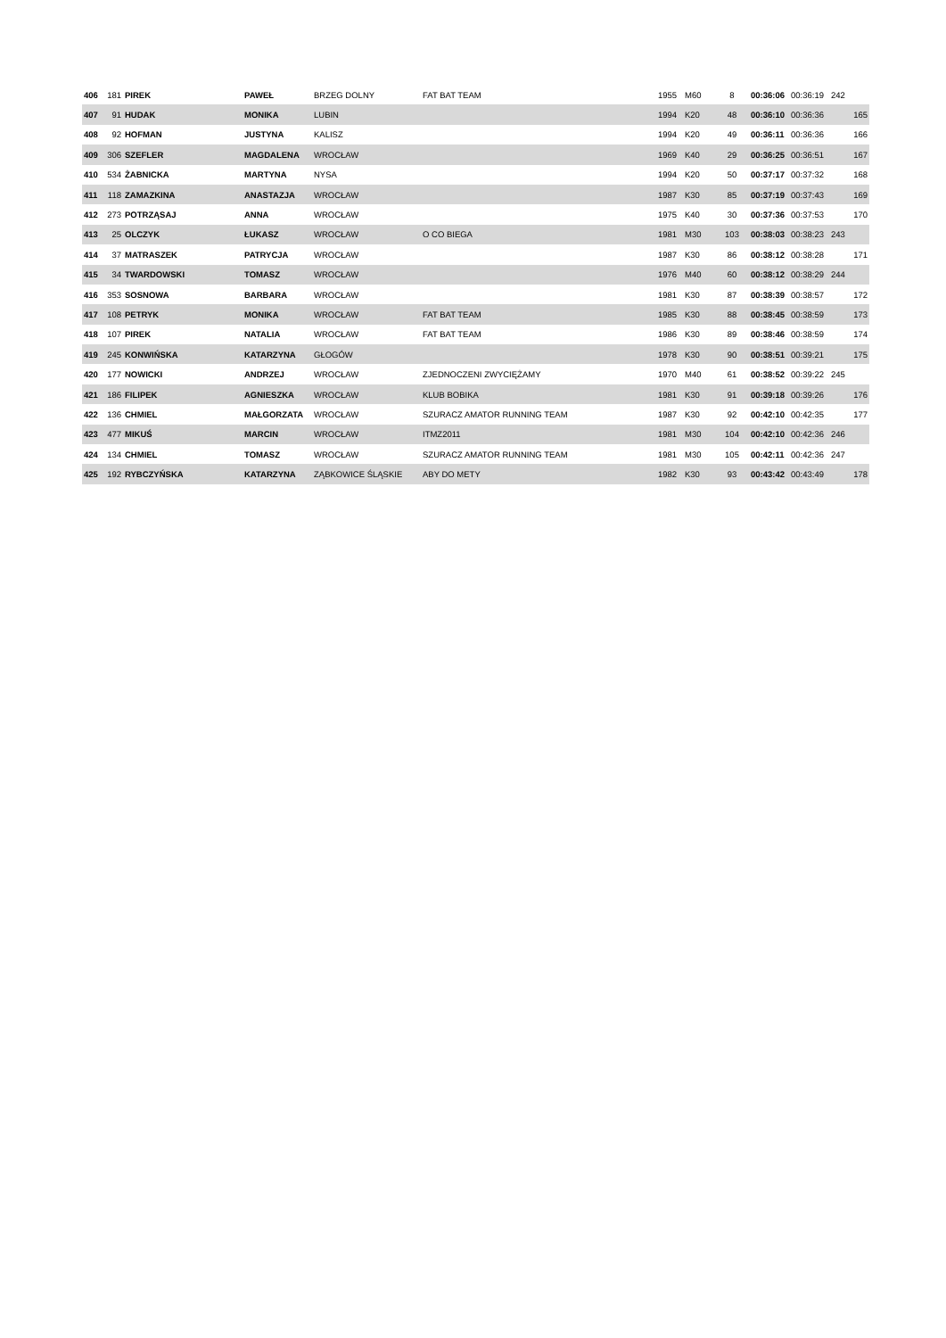| 406 | 181 | PIREK | PAWEŁ | BRZEG DOLNY | FAT BAT TEAM | 1955 | M60 | 8 | 00:36:06 | 00:36:19 | 242 | |
| 407 | 91 | HUDAK | MONIKA | LUBIN | | 1994 | K20 | 48 | 00:36:10 | 00:36:36 | | 165 |
| 408 | 92 | HOFMAN | JUSTYNA | KALISZ | | 1994 | K20 | 49 | 00:36:11 | 00:36:36 | | 166 |
| 409 | 306 | SZEFLER | MAGDALENA | WROCŁAW | | 1969 | K40 | 29 | 00:36:25 | 00:36:51 | | 167 |
| 410 | 534 | ŻABNICKA | MARTYNA | NYSA | | 1994 | K20 | 50 | 00:37:17 | 00:37:32 | | 168 |
| 411 | 118 | ZAMAZKINA | ANASTAZJA | WROCŁAW | | 1987 | K30 | 85 | 00:37:19 | 00:37:43 | | 169 |
| 412 | 273 | POTRZĄSAJ | ANNA | WROCŁAW | | 1975 | K40 | 30 | 00:37:36 | 00:37:53 | | 170 |
| 413 | 25 | OLCZYK | ŁUKASZ | WROCŁAW | O CO BIEGA | 1981 | M30 | 103 | 00:38:03 | 00:38:23 | 243 | |
| 414 | 37 | MATRASZEK | PATRYCJA | WROCŁAW | | 1987 | K30 | 86 | 00:38:12 | 00:38:28 | | 171 |
| 415 | 34 | TWARDOWSKI | TOMASZ | WROCŁAW | | 1976 | M40 | 60 | 00:38:12 | 00:38:29 | 244 | |
| 416 | 353 | SOSNOWA | BARBARA | WROCŁAW | | 1981 | K30 | 87 | 00:38:39 | 00:38:57 | | 172 |
| 417 | 108 | PETRYK | MONIKA | WROCŁAW | FAT BAT TEAM | 1985 | K30 | 88 | 00:38:45 | 00:38:59 | | 173 |
| 418 | 107 | PIREK | NATALIA | WROCŁAW | FAT BAT TEAM | 1986 | K30 | 89 | 00:38:46 | 00:38:59 | | 174 |
| 419 | 245 | KONWIŃSKA | KATARZYNA | GŁOGÓW | | 1978 | K30 | 90 | 00:38:51 | 00:39:21 | | 175 |
| 420 | 177 | NOWICKI | ANDRZEJ | WROCŁAW | ZJEDNOCZENI ZWYCIĘŻAMY | 1970 | M40 | 61 | 00:38:52 | 00:39:22 | 245 | |
| 421 | 186 | FILIPEK | AGNIESZKA | WROCŁAW | KLUB BOBIKA | 1981 | K30 | 91 | 00:39:18 | 00:39:26 | | 176 |
| 422 | 136 | CHMIEL | MAŁGORZATA | WROCŁAW | SZURACZ AMATOR RUNNING TEAM | 1987 | K30 | 92 | 00:42:10 | 00:42:35 | | 177 |
| 423 | 477 | MIKUŚ | MARCIN | WROCŁAW | ITMZ2011 | 1981 | M30 | 104 | 00:42:10 | 00:42:36 | 246 | |
| 424 | 134 | CHMIEL | TOMASZ | WROCŁAW | SZURACZ AMATOR RUNNING TEAM | 1981 | M30 | 105 | 00:42:11 | 00:42:36 | 247 | |
| 425 | 192 | RYBCZYŃSKA | KATARZYNA | ZĄBKOWICE ŚLĄSKIE | ABY DO METY | 1982 | K30 | 93 | 00:43:42 | 00:43:49 | | 178 |